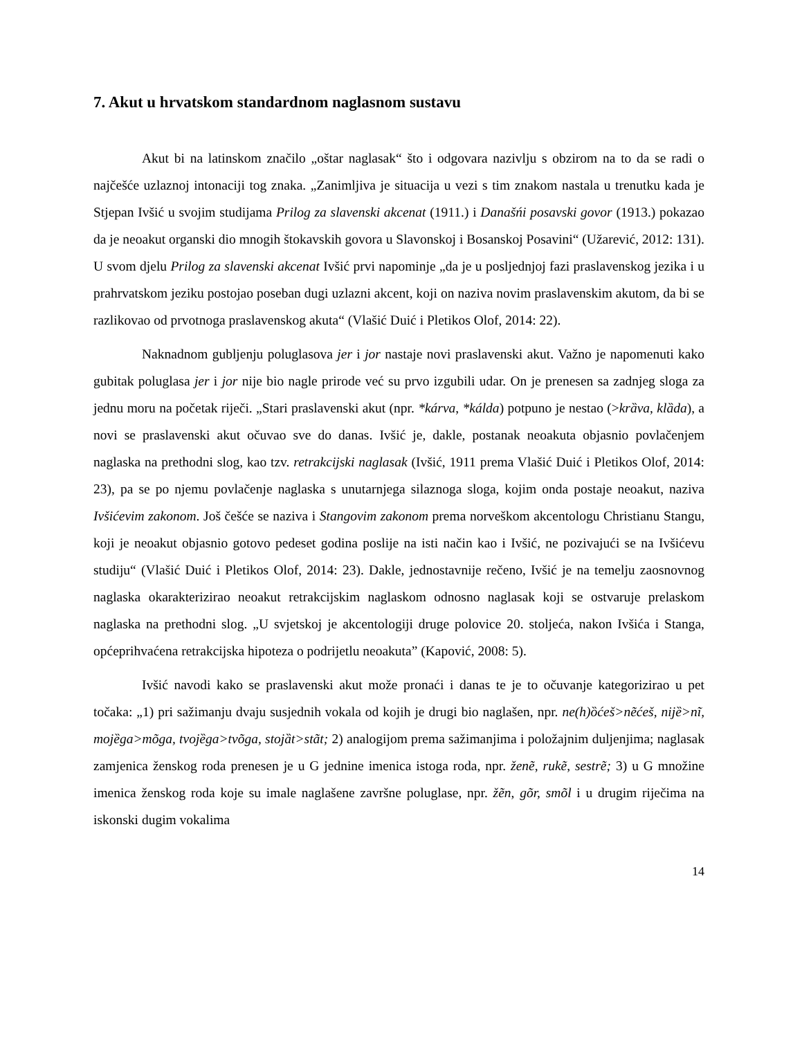7. Akut u hrvatskom standardnom naglasnom sustavu
Akut bi na latinskom značilo „oštar naglasak“ što i odgovara nazivlju s obzirom na to da se radi o najčešće uzlaznoj intonaciji tog znaka. „Zanimljiva je situacija u vezi s tim znakom nastala u trenutku kada je Stjepan Ivšić u svojim studijama Prilog za slavenski akcenat (1911.) i Današńi posavski govor (1913.) pokazao da je neoakut organski dio mnogih štokavskih govora u Slavonskoj i Bosanskoj Posavini“ (Užarević, 2012: 131). U svom djelu Prilog za slavenski akcenat Ivšić prvi napominje „da je u posljednjoj fazi praslavenskog jezika i u prahrvatskom jeziku postojao poseban dugi uzlazni akcent, koji on naziva novim praslavenskim akutom, da bi se razlikovao od prvotnoga praslavenskog akuta“ (Vlašić Duić i Pletikos Olof, 2014: 22).
Naknadnom gubljenju poluglasova jer i jor nastaje novi praslavenski akut. Važno je napomenuti kako gubitak poluglasa jer i jor nije bio nagle prirode već su prvo izgubili udar. On je prenesen sa zadnjeg sloga za jednu moru na početak riječi. „Stari praslavenski akut (npr. *kárva, *kálda) potpuno je nestao (>krȁva, klȁda), a novi se praslavenski akut očuvao sve do danas. Ivšić je, dakle, postanak neoakuta objasnio povlačenjem naglaska na prethodni slog, kao tzv. retrakcijski naglasak (Ivšić, 1911 prema Vlašić Duić i Pletikos Olof, 2014: 23), pa se po njemu povlačenje naglaska s unutarnjega silaznoga sloga, kojim onda postaje neoakut, naziva Ivšićevim zakonom. Još češće se naziva i Stangovim zakonom prema norveškom akcentologu Christianu Stangu, koji je neoakut objasnio gotovo pedeset godina poslije na isti način kao i Ivšić, ne pozivajući se na Ivšićevu studiju“ (Vlašić Duić i Pletikos Olof, 2014: 23). Dakle, jednostavnije rečeno, Ivšić je na temelju zaosnovnog naglaska okarakterizirao neoakut retrakcijskim naglaskom odnosno naglasak koji se ostvaruje prelaskom naglaska na prethodni slog. „U svjetskoj je akcentologiji druge polovice 20. stoljeća, nakon Ivšića i Stanga, općeprihvaćena retrakcijska hipoteza o podrijetlu neoakuta” (Kapović, 2008: 5).
Ivšić navodi kako se praslavenski akut može pronaći i danas te je to očuvanje kategorizirao u pet točaka: „1) pri sažimanju dvaju susjednih vokala od kojih je drugi bio naglašen, npr. ne(h)ȍćeš>nẽćeš, nijȅ>nĩ, mojȅga>mõga, tvojȅga>tvõga, stojȁt>stãt; 2) analogijom prema sažimanjima i položajnim duljenjima; naglasak zamjenica ženskog roda prenesen je u G jednine imenica istoga roda, npr. ženẽ, rukẽ, sestrẽ; 3) u G množine imenica ženskog roda koje su imale naglašene završne poluglase, npr. žẽn, gõr, smõl i u drugim riječima na iskonski dugim vokalima
14